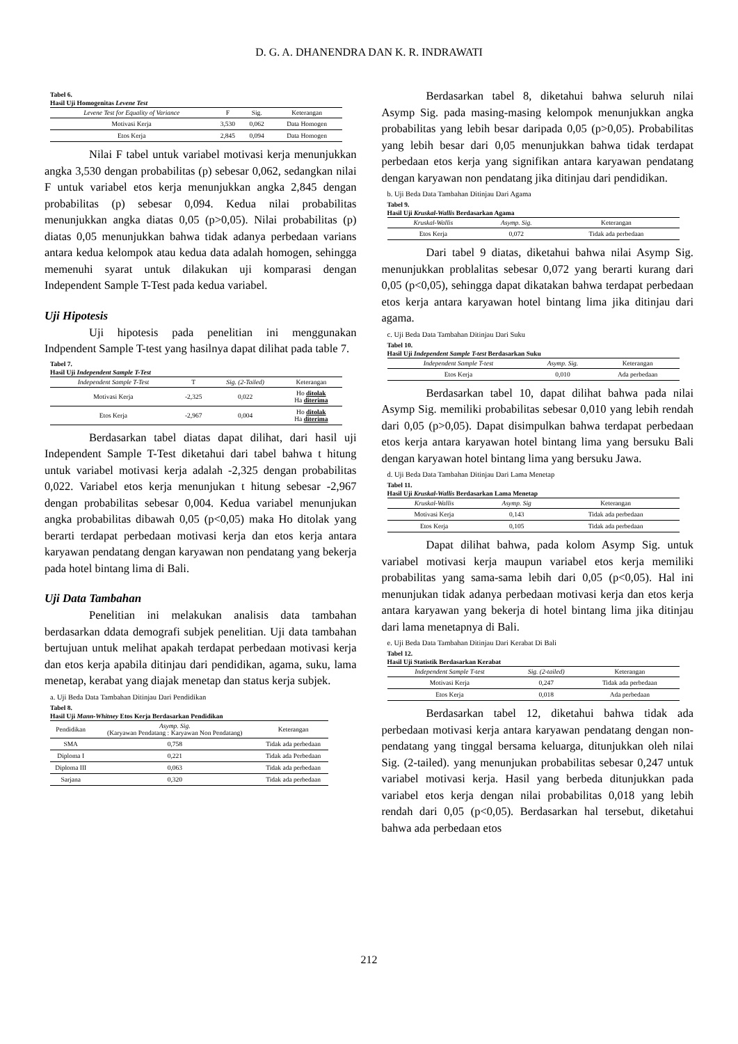D. G. A. DHANENDRA DAN K. R. INDRAWATI
Tabel 6.
Hasil Uji Homogenitas Levene Test
| Levene Test for Equality of Variance | F | Sig. | Keterangan |
| --- | --- | --- | --- |
| Motivasi Kerja | 3,530 | 0,062 | Data Homogen |
| Etos Kerja | 2,845 | 0,094 | Data Homogen |
Nilai F tabel untuk variabel motivasi kerja menunjukkan angka 3,530 dengan probabilitas (p) sebesar 0,062, sedangkan nilai F untuk variabel etos kerja menunjukkan angka 2,845 dengan probabilitas (p) sebesar 0,094. Kedua nilai probabilitas menunjukkan angka diatas 0,05 (p>0,05). Nilai probabilitas (p) diatas 0,05 menunjukkan bahwa tidak adanya perbedaan varians antara kedua kelompok atau kedua data adalah homogen, sehingga memenuhi syarat untuk dilakukan uji komparasi dengan Independent Sample T-Test pada kedua variabel.
Uji Hipotesis
Uji hipotesis pada penelitian ini menggunakan Indpendent Sample T-test yang hasilnya dapat dilihat pada table 7.
Tabel 7.
Hasil Uji Independent Sample T-Test
| Independent Sample T-Test | T | Sig. (2-Tailed) | Keterangan |
| --- | --- | --- | --- |
| Motivasi Kerja | -2,325 | 0,022 | Ho ditolak Ha diterima |
| Etos Kerja | -2,967 | 0,004 | Ho ditolak Ha diterima |
Berdasarkan tabel diatas dapat dilihat, dari hasil uji Independent Sample T-Test diketahui dari tabel bahwa t hitung untuk variabel motivasi kerja adalah -2,325 dengan probabilitas 0,022. Variabel etos kerja menunjukan t hitung sebesar -2,967 dengan probabilitas sebesar 0,004. Kedua variabel menunjukan angka probabilitas dibawah 0,05 (p<0,05) maka Ho ditolak yang berarti terdapat perbedaan motivasi kerja dan etos kerja antara karyawan pendatang dengan karyawan non pendatang yang bekerja pada hotel bintang lima di Bali.
Uji Data Tambahan
Penelitian ini melakukan analisis data tambahan berdasarkan ddata demografi subjek penelitian. Uji data tambahan bertujuan untuk melihat apakah terdapat perbedaan motivasi kerja dan etos kerja apabila ditinjau dari pendidikan, agama, suku, lama menetap, kerabat yang diajak menetap dan status kerja subjek.
a. Uji Beda Data Tambahan Ditinjau Dari Pendidikan
Tabel 8.
Hasil Uji Mann-Whitney Etos Kerja Berdasarkan Pendidikan
| Pendidikan | Asymp. Sig. (Karyawan Pendatang : Karyawan Non Pendatang) | Keterangan |
| --- | --- | --- |
| SMA | 0,758 | Tidak ada perbedaan |
| Diploma I | 0,221 | Tidak ada Perbedaan |
| Diploma III | 0,063 | Tidak ada perbedaan |
| Sarjana | 0,320 | Tidak ada perbedaan |
Berdasarkan tabel 8, diketahui bahwa seluruh nilai Asymp Sig. pada masing-masing kelompok menunjukkan angka probabilitas yang lebih besar daripada 0,05 (p>0,05). Probabilitas yang lebih besar dari 0,05 menunjukkan bahwa tidak terdapat perbedaan etos kerja yang signifikan antara karyawan pendatang dengan karyawan non pendatang jika ditinjau dari pendidikan.
b. Uji Beda Data Tambahan Ditinjau Dari Agama
Tabel 9.
Hasil Uji Kruskal-Wallis Berdasarkan Agama
| Kruskal-Wallis | Asymp. Sig. | Keterangan |
| --- | --- | --- |
| Etos Kerja | 0,072 | Tidak ada perbedaan |
Dari tabel 9 diatas, diketahui bahwa nilai Asymp Sig. menunjukkan problalitas sebesar 0,072 yang berarti kurang dari 0,05 (p<0,05), sehingga dapat dikatakan bahwa terdapat perbedaan etos kerja antara karyawan hotel bintang lima jika ditinjau dari agama.
c. Uji Beda Data Tambahan Ditinjau Dari Suku
Tabel 10.
Hasil Uji Independent Sample T-test Berdasarkan Suku
| Independent Sample T-test | Asymp. Sig. | Keterangan |
| --- | --- | --- |
| Etos Kerja | 0,010 | Ada perbedaan |
Berdasarkan tabel 10, dapat dilihat bahwa pada nilai Asymp Sig. memiliki probabilitas sebesar 0,010 yang lebih rendah dari 0,05 (p>0,05). Dapat disimpulkan bahwa terdapat perbedaan etos kerja antara karyawan hotel bintang lima yang bersuku Bali dengan karyawan hotel bintang lima yang bersuku Jawa.
d. Uji Beda Data Tambahan Ditinjau Dari Lama Menetap
Tabel 11.
Hasil Uji Kruskal-Wallis Berdasarkan Lama Menetap
| Kruskal-Wallis | Asymp. Sig | Keterangan |
| --- | --- | --- |
| Motivasi Kerja | 0,143 | Tidak ada perbedaan |
| Etos Kerja | 0,105 | Tidak ada perbedaan |
Dapat dilihat bahwa, pada kolom Asymp Sig. untuk variabel motivasi kerja maupun variabel etos kerja memiliki probabilitas yang sama-sama lebih dari 0,05 (p<0,05). Hal ini menunjukan tidak adanya perbedaan motivasi kerja dan etos kerja antara karyawan yang bekerja di hotel bintang lima jika ditinjau dari lama menetapnya di Bali.
e. Uji Beda Data Tambahan Ditinjau Dari Kerabat Di Bali
Tabel 12.
Hasil Uji Statistik Berdasarkan Kerabat
| Independent Sample T-test | Sig. (2-tailed) | Keterangan |
| --- | --- | --- |
| Motivasi Kerja | 0,247 | Tidak ada perbedaan |
| Etos Kerja | 0,018 | Ada perbedaan |
Berdasarkan tabel 12, diketahui bahwa tidak ada perbedaan motivasi kerja antara karyawan pendatang dengan non-pendatang yang tinggal bersama keluarga, ditunjukkan oleh nilai Sig. (2-tailed). yang menunjukan probabilitas sebesar 0,247 untuk variabel motivasi kerja. Hasil yang berbeda ditunjukkan pada variabel etos kerja dengan nilai probabilitas 0,018 yang lebih rendah dari 0,05 (p<0,05). Berdasarkan hal tersebut, diketahui bahwa ada perbedaan etos
212